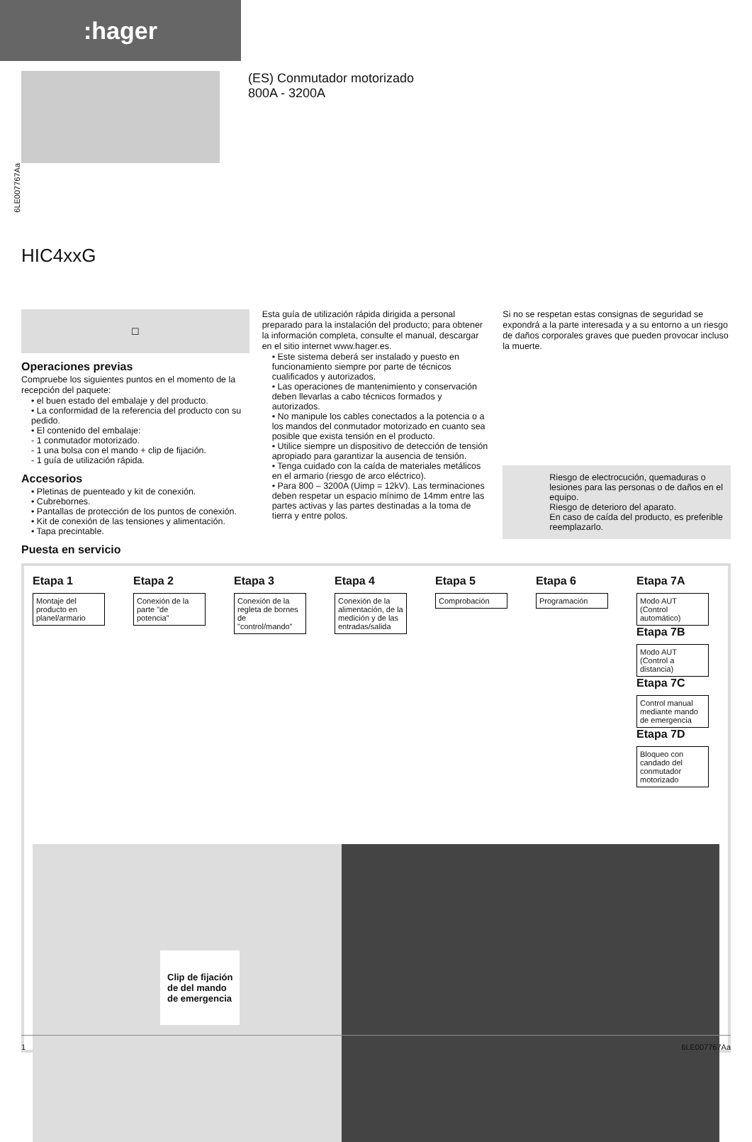:hager
(ES) Conmutador motorizado
800A - 3200A
6LE007767Aa
HIC4xxG
☐
Operaciones previas
Compruebe los siguientes puntos en el momento de la recepción del paquete:
• el buen estado del embalaje y del producto.
• La conformidad de la referencia del producto con su pedido.
• El contenido del embalaje:
- 1 conmutador motorizado.
- 1 una bolsa con el mando + clip de fijación.
- 1 guía de utilización rápida.
Accesorios
• Pletinas de puenteado y kit de conexión.
• Cubrebornes.
• Pantallas de protección de los puntos de conexión.
• Kit de conexión de las tensiones y alimentación.
• Tapa precintable.
Puesta en servicio
Esta guía de utilización rápida dirigida a personal preparado para la instalación del producto; para obtener la información completa, consulte el manual, descargar en el sitio internet www.hager.es.
• Este sistema deberá ser instalado y puesto en funcionamiento siempre por parte de técnicos cualificados y autorizados.
• Las operaciones de mantenimiento y conservación deben llevarlas a cabo técnicos formados y autorizados.
• No manipule los cables conectados a la potencia o a los mandos del conmutador motorizado en cuanto sea posible que exista tensión en el producto.
• Utilice siempre un dispositivo de detección de tensión apropiado para garantizar la ausencia de tensión.
• Tenga cuidado con la caída de materiales metálicos en el armario (riesgo de arco eléctrico).
• Para 800 – 3200A (Uimp = 12kV). Las terminaciones deben respetar un espacio mínimo de 14mm entre las partes activas y las partes destinadas a la toma de tierra y entre polos.
Si no se respetan estas consignas de seguridad se expondrá a la parte interesada y a su entorno a un riesgo de daños corporales graves que pueden provocar incluso la muerte.
Riesgo de electrocución, quemaduras o lesiones para las personas o de daños en el equipo.
Riesgo de deterioro del aparato.
En caso de caída del producto, es preferible reemplazarlo.
Etapa 1
Montaje del producto en planel/armario
Etapa 2
Conexión de la parte "de potencia"
Etapa 3
Conexión de la regleta de bornes de "control/mando"
Etapa 4
Conexión de la alimentación, de la medición y de las entradas/salida
Etapa 5
Comprobación
Etapa 6
Programación
Etapa 7A
Modo AUT (Control automático)
Etapa 7B
Modo AUT (Control a distancia)
Etapa 7C
Control manual mediante mando de emergencia
Etapa 7D
Bloqueo con candado del conmutador motorizado
Clip de fijación
de del mando
de emergencia
1 6LE007767Aa